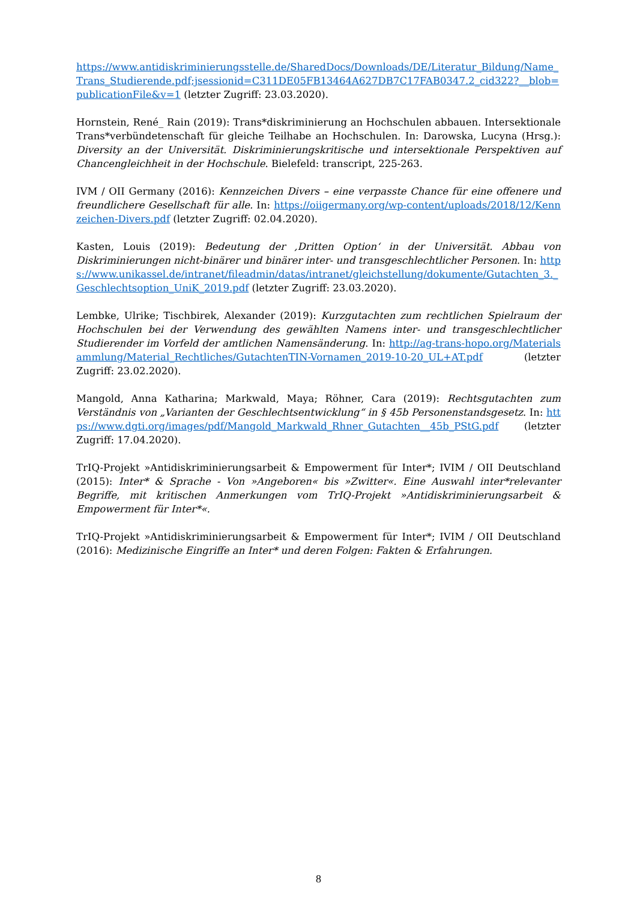https://www.antidiskriminierungsstelle.de/SharedDocs/Downloads/DE/Literatur_Bildung/Name_Trans_Studierende.pdf;jsessionid=C311DE05FB13464A627DB7C17FAB0347.2_cid322?__blob=publicationFile&v=1 (letzter Zugriff: 23.03.2020).
Hornstein, René_ Rain (2019): Trans*diskriminierung an Hochschulen abbauen. Intersektionale Trans*verbündetenschaft für gleiche Teilhabe an Hochschulen. In: Darowska, Lucyna (Hrsg.): Diversity an der Universität. Diskriminierungskritische und intersektionale Perspektiven auf Chancengleichheit in der Hochschule. Bielefeld: transcript, 225-263.
IVM / OII Germany (2016): Kennzeichen Divers – eine verpasste Chance für eine offenere und freundlichere Gesellschaft für alle. In: https://oiigermany.org/wp-content/uploads/2018/12/Kennzeichen-Divers.pdf (letzter Zugriff: 02.04.2020).
Kasten, Louis (2019): Bedeutung der ‚Dritten Option‘ in der Universität. Abbau von Diskriminierungen nicht-binärer und binärer inter- und transgeschlechtlicher Personen. In: https://www.unikassel.de/intranet/fileadmin/datas/intranet/gleichstellung/dokumente/Gutachten_3._Geschlechtsoption_UniK_2019.pdf (letzter Zugriff: 23.03.2020).
Lembke, Ulrike; Tischbirek, Alexander (2019): Kurzgutachten zum rechtlichen Spielraum der Hochschulen bei der Verwendung des gewählten Namens inter- und transgeschlechtlicher Studierender im Vorfeld der amtlichen Namensänderung. In: http://ag-trans-hopo.org/Materialsammlung/Material_Rechtliches/GutachtenTIN-Vornamen_2019-10-20_UL+AT.pdf (letzter Zugriff: 23.02.2020).
Mangold, Anna Katharina; Markwald, Maya; Röhner, Cara (2019): Rechtsgutachten zum Verständnis von „Varianten der Geschlechtsentwicklung“ in § 45b Personenstandsgesetz. In: https://www.dgti.org/images/pdf/Mangold_Markwald_Rhner_Gutachten__45b_PStG.pdf (letzter Zugriff: 17.04.2020).
TrIQ-Projekt »Antidiskriminierungsarbeit & Empowerment für Inter*; IVIM / OII Deutschland (2015): Inter* & Sprache - Von »Angeboren« bis »Zwitter«. Eine Auswahl inter*relevanter Begriffe, mit kritischen Anmerkungen vom TrIQ-Projekt »Antidiskriminierungsarbeit & Empowerment für Inter*«.
TrIQ-Projekt »Antidiskriminierungsarbeit & Empowerment für Inter*; IVIM / OII Deutschland (2016): Medizinische Eingriffe an Inter* und deren Folgen: Fakten & Erfahrungen.
8